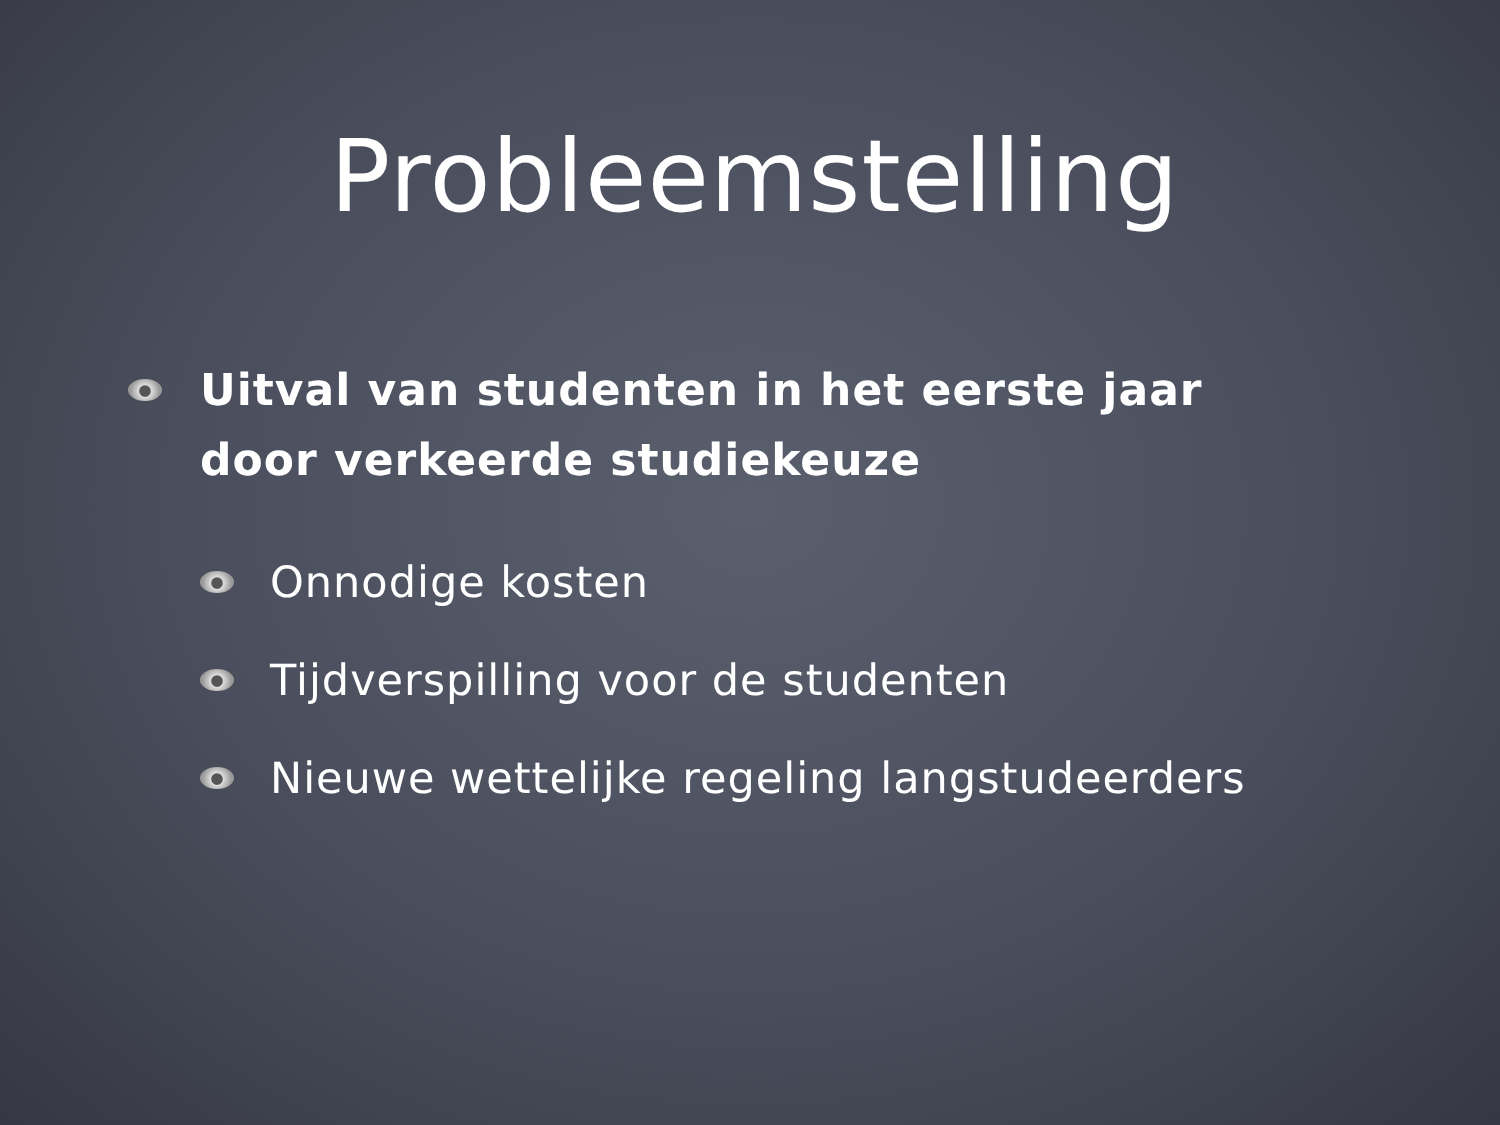Probleemstelling
Uitval van studenten in het eerste jaar door verkeerde studiekeuze
Onnodige kosten
Tijdverspilling voor de studenten
Nieuwe wettelijke regeling langstudeerders